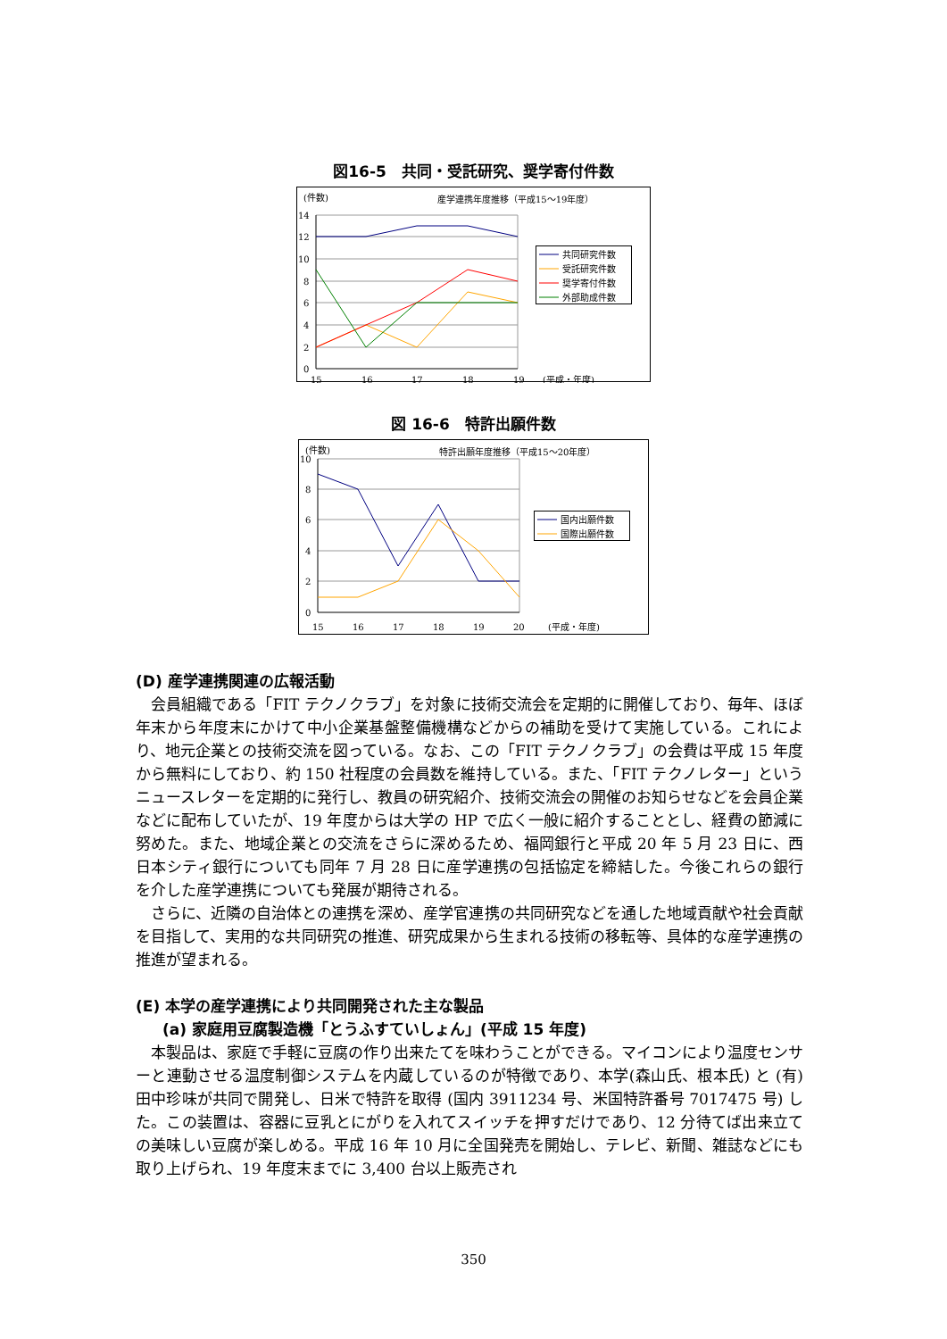図16-5　共同・受託研究、奨学寄付件数
(件数)
産学連携年度推移（平成15～19年度）
14
12
10
8
6
4
2
0
15
16
17
18
19
(平成・年度)
共同研究件数
受託研究件数
奨学寄付件数
外部助成件数
図 16-6　特許出願件数
(件数)
特許出願年度推移（平成15～20年度）
10
8
6
4
2
0
15
16
17
18
19
20
(平成・年度)
国内出願件数
国際出願件数
(D) 産学連携関連の広報活動
会員組織である「FIT テクノクラブ」を対象に技術交流会を定期的に開催しており、毎年、ほぼ年末から年度末にかけて中小企業基盤整備機構などからの補助を受けて実施している。これにより、地元企業との技術交流を図っている。なお、この「FIT テクノクラブ」の会費は平成 15 年度から無料にしており、約 150 社程度の会員数を維持している。また、「FIT テクノレター」というニュースレターを定期的に発行し、教員の研究紹介、技術交流会の開催のお知らせなどを会員企業などに配布していたが、19 年度からは大学の HP で広く一般に紹介することとし、経費の節減に努めた。また、地域企業との交流をさらに深めるため、福岡銀行と平成 20 年 5 月 23 日に、西日本シティ銀行についても同年 7 月 28 日に産学連携の包括協定を締結した。今後これらの銀行を介した産学連携についても発展が期待される。
さらに、近隣の自治体との連携を深め、産学官連携の共同研究などを通した地域貢献や社会貢献を目指して、実用的な共同研究の推進、研究成果から生まれる技術の移転等、具体的な産学連携の推進が望まれる。
(E) 本学の産学連携により共同開発された主な製品
(a) 家庭用豆腐製造機「とうふすていしょん」(平成 15 年度)
本製品は、家庭で手軽に豆腐の作り出来たてを味わうことができる。マイコンにより温度センサーと連動させる温度制御システムを内蔵しているのが特徴であり、本学(森山氏、根本氏) と (有) 田中珍味が共同で開発し、日米で特許を取得 (国内 3911234 号、米国特許番号 7017475 号) した。この装置は、容器に豆乳とにがりを入れてスイッチを押すだけであり、12 分待てば出来立ての美味しい豆腐が楽しめる。平成 16 年 10 月に全国発売を開始し、テレビ、新聞、雑誌などにも取り上げられ、19 年度末までに 3,400 台以上販売され
350